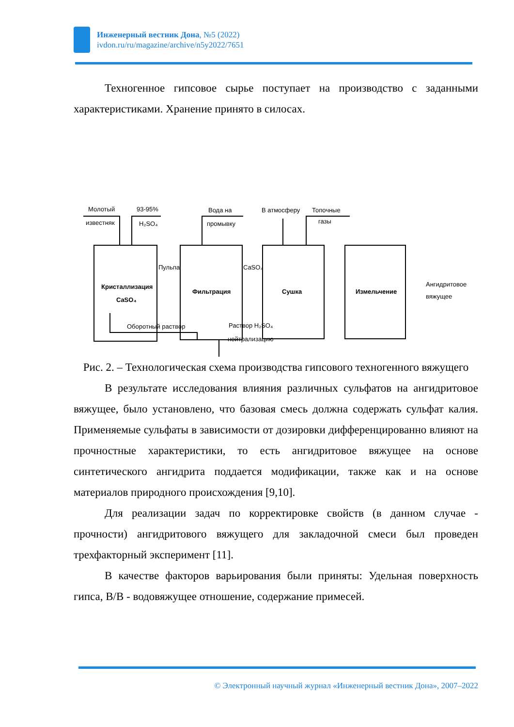Инженерный вестник Дона, №5 (2022)
ivdon.ru/ru/magazine/archive/n5y2022/7651
Техногенное гипсовое сырье поступает на производство с заданными характеристиками. Хранение принято в силосах.
Молотый
93-95%
известняк
H₂SO₄
Вода на
промывку
В атмосферу
Топочные
газы
Пульпа
CaSO₄
Кристаллизация
CaSO₄
Фильтрация
Сушка
Измельчение
Ангидритовое
вяжущее
Оборотный раствор
Раствор H₂SO₄
нейтрализацию
Рис. 2. – Технологическая схема производства гипсового техногенного вяжущего
В результате исследования влияния различных сульфатов на ангидритовое вяжущее, было установлено, что базовая смесь должна содержать сульфат калия. Применяемые сульфаты в зависимости от дозировки дифференцированно влияют на прочностные характеристики, то есть ангидритовое вяжущее на основе синтетического ангидрита поддается модификации, также как и на основе материалов природного происхождения [9,10].
Для реализации задач по корректировке свойств (в данном случае - прочности) ангидритового вяжущего для закладочной смеси был проведен трехфакторный эксперимент [11].
В качестве факторов варьирования были приняты: Удельная поверхность гипса, В/В - водовяжущее отношение, содержание примесей.
© Электронный научный журнал «Инженерный вестник Дона», 2007–2022